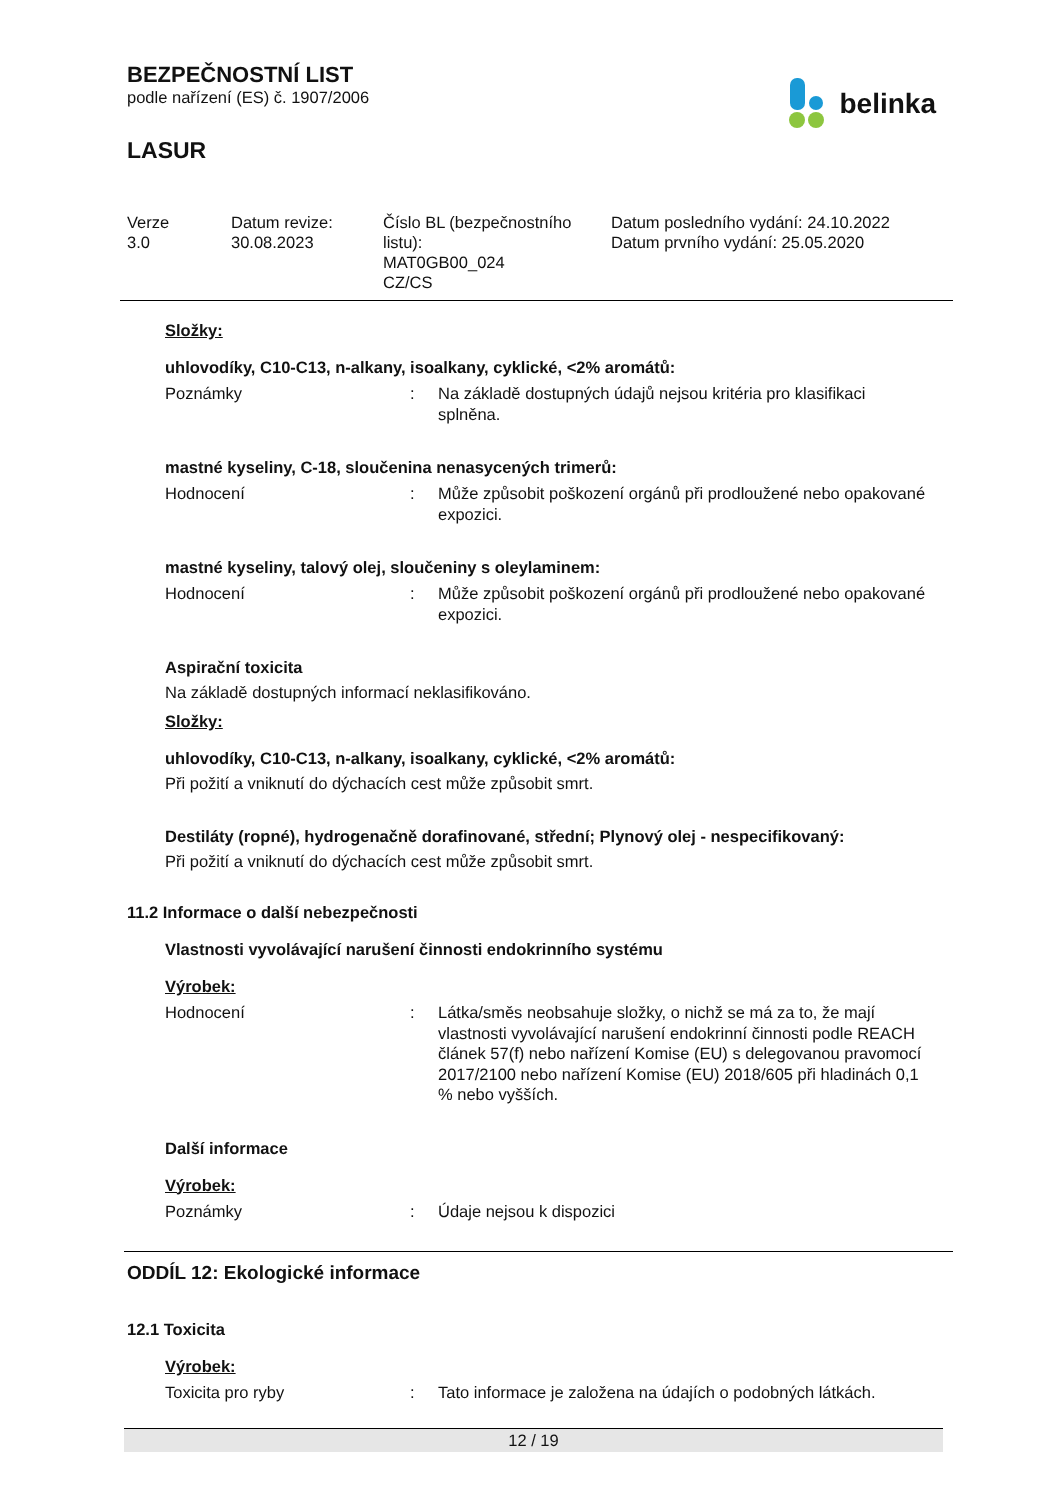BEZPEČNOSTNÍ LIST
podle nařízení (ES) č. 1907/2006
LASUR
belinka
Verze
3.0
Datum revize:
30.08.2023
Číslo BL (bezpečnostního listu):
MAT0GB00_024
CZ/CS
Datum posledního vydání: 24.10.2022
Datum prvního vydání: 25.05.2020
Složky:
uhlovodíky, C10-C13, n-alkany, isoalkany, cyklické, <2% aromátů:
Poznámky : Na základě dostupných údajů nejsou kritéria pro klasifikaci splněna.
mastné kyseliny, C-18, sloučenina nenasycených trimerů:
Hodnocení : Může způsobit poškození orgánů při prodloužené nebo opakované expozici.
mastné kyseliny, talový olej, sloučeniny s oleylaminem:
Hodnocení : Může způsobit poškození orgánů při prodloužené nebo opakované expozici.
Aspirační toxicita
Na základě dostupných informací neklasifikováno.
Složky:
uhlovodíky, C10-C13, n-alkany, isoalkany, cyklické, <2% aromátů:
Při požití a vniknutí do dýchacích cest může způsobit smrt.
Destiláty (ropné), hydrogenačně dorafinované, střední; Plynový olej - nespecifikovaný:
Při požití a vniknutí do dýchacích cest může způsobit smrt.
11.2 Informace o další nebezpečnosti
Vlastnosti vyvolávající narušení činnosti endokrinního systému
Výrobek:
Hodnocení : Látka/směs neobsahuje složky, o nichž se má za to, že mají vlastnosti vyvolávající narušení endokrinní činnosti podle REACH článek 57(f) nebo nařízení Komise (EU) s delegovanou pravomocí 2017/2100 nebo nařízení Komise (EU) 2018/605 při hladinách 0,1 % nebo vyšších.
Další informace
Výrobek:
Poznámky : Údaje nejsou k dispozici
ODDÍL 12: Ekologické informace
12.1 Toxicita
Výrobek:
Toxicita pro ryby : Tato informace je založena na údajích o podobných látkách.
12 / 19